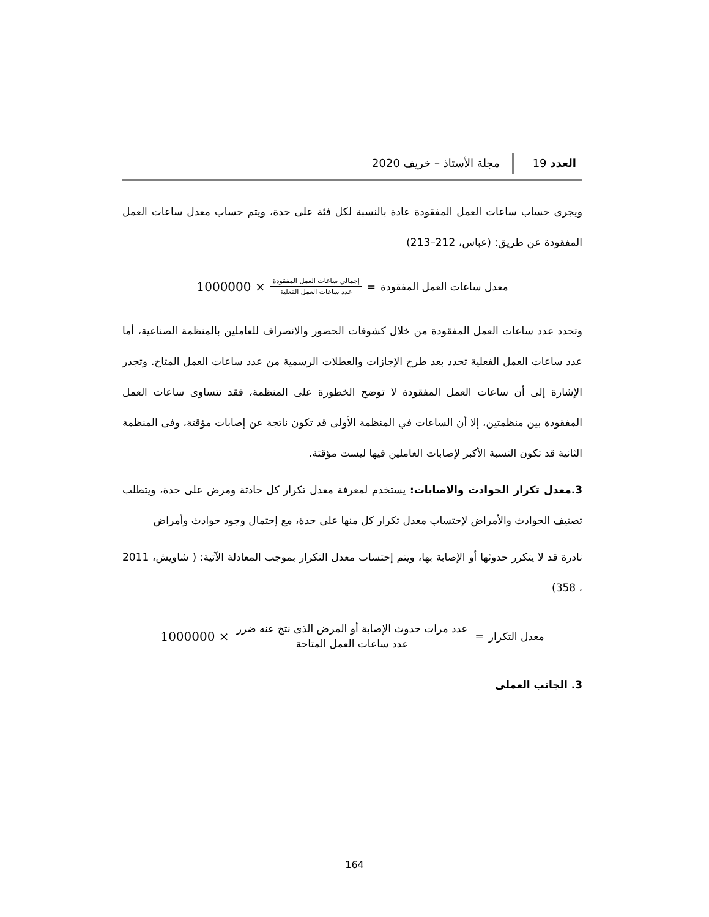العدد 19
مجلة الأستاذ – خريف 2020
ويجرى حساب ساعات العمل المفقودة عادة بالنسبة لكل فئة على حدة، ويتم حساب معدل ساعات العمل المفقودة عن طريق: (عباس، 212–213)
معدل ساعات العمل المفقودة = إجمالي ساعات العمل المفقودة عدد ساعات العمل الفعلية × 1000000
وتحدد عدد ساعات العمل المفقودة من خلال كشوفات الحضور والانصراف للعاملين بالمنظمة الصناعية، أما عدد ساعات العمل الفعلية تحدد بعد طرح الإجازات والعطلات الرسمية من عدد ساعات العمل المتاح. وتجدر الإشارة إلى أن ساعات العمل المفقودة لا توضح الخطورة على المنظمة، فقد تتساوى ساعات العمل المفقودة بين منظمتين، إلا أن الساعات في المنظمة الأولى قد تكون ناتجة عن إصابات مؤقتة، وفى المنظمة الثانية قد تكون النسبة الأكبر لإصابات العاملين فيها ليست مؤقتة.
3.معدل تكرار الحوادث والاصابات: يستخدم لمعرفة معدل تكرار كل حادثة ومرض على حدة، ويتطلب تصنيف الحوادث والأمراض لإحتساب معدل تكرار كل منها على حدة، مع إحتمال وجود حوادث وأمراض
نادرة قد لا يتكرر حدوثها أو الإصابة بها، ويتم إحتساب معدل التكرار بموجب المعادلة الآتية: ( شاويش، 2011 ، 358)
معدل التكرار = عدد مرات حدوث الإصابة أو المرض الذى نتج عنه ضرر عدد ساعات العمل المتاحة × 1000000
3. الجانب العملى
164